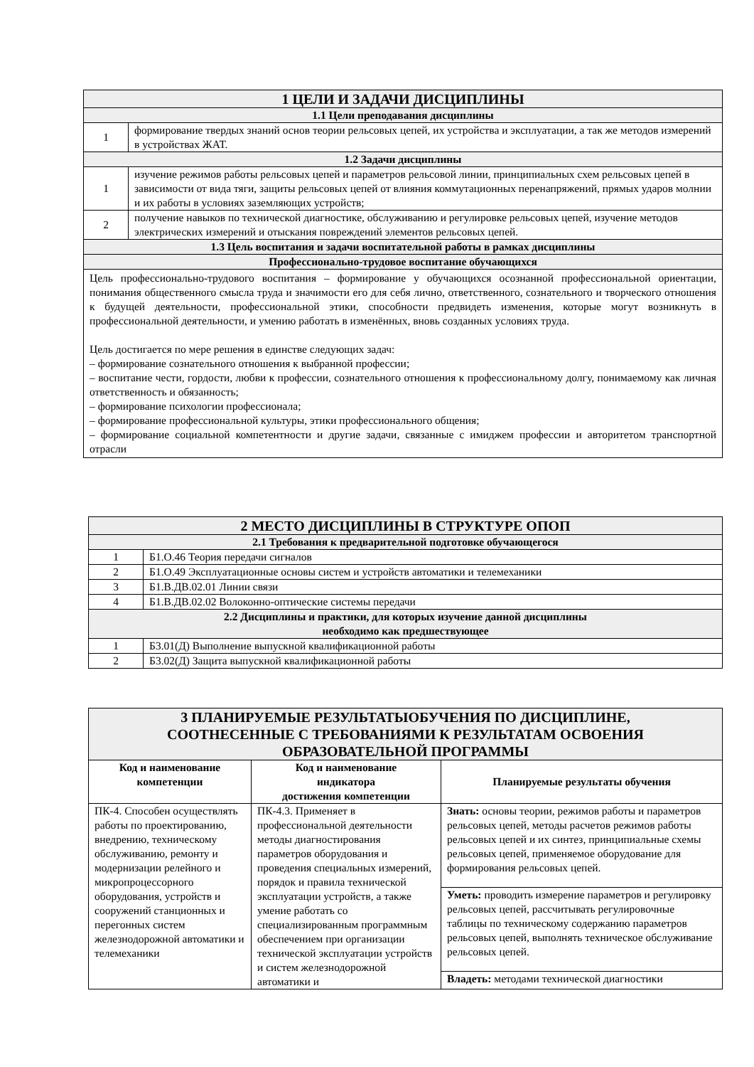| 1 ЦЕЛИ И ЗАДАЧИ ДИСЦИПЛИНЫ | |
| --- | --- |
| 1.1 Цели преподавания дисциплины | |
| 1 | формирование твердых знаний основ теории рельсовых цепей, их устройства и эксплуатации, а так же методов измерений в устройствах ЖАТ. |
| 1.2 Задачи дисциплины | |
| 1 | изучение режимов работы рельсовых цепей и параметров рельсовой линии, принципиальных схем рельсовых цепей в зависимости от вида тяги, защиты рельсовых цепей от влияния коммутационных перенапряжений, прямых ударов молнии и их работы в условиях заземляющих устройств; |
| 2 | получение навыков по технической диагностике, обслуживанию и регулировке рельсовых цепей, изучение методов электрических измерений и отыскания повреждений элементов рельсовых цепей. |
| 1.3 Цель воспитания и задачи воспитательной работы в рамках дисциплины | |
| Профессионально-трудовое воспитание обучающихся | |
| Цель профессионально-трудового воспитания – формирование у обучающихся осознанной профессиональной ориентации, понимания общественного смысла труда и значимости его для себя лично, ответственного, сознательного и творческого отношения к будущей деятельности, профессиональной этики, способности предвидеть изменения, которые могут возникнуть в профессиональной деятельности, и умению работать в изменённых, вновь созданных условиях труда. Цель достигается по мере решения в единстве следующих задач: – формирование сознательного отношения к выбранной профессии; – воспитание чести, гордости, любви к профессии, сознательного отношения к профессиональному долгу, понимаемому как личная ответственность и обязанность; – формирование психологии профессионала; – формирование профессиональной культуры, этики профессионального общения; – формирование социальной компетентности и другие задачи, связанные с имиджем профессии и авторитетом транспортной отрасли | |
| 2 МЕСТО ДИСЦИПЛИНЫ В СТРУКТУРЕ ОПОП | |
| --- | --- |
| 2.1 Требования к предварительной подготовке обучающегося | |
| 1 | Б1.О.46 Теория передачи сигналов |
| 2 | Б1.О.49 Эксплуатационные основы систем и устройств автоматики и телемеханики |
| 3 | Б1.В.ДВ.02.01 Линии связи |
| 4 | Б1.В.ДВ.02.02 Волоконно-оптические системы передачи |
| 2.2 Дисциплины и практики, для которых изучение данной дисциплины необходимо как предшествующее | |
| 1 | Б3.01(Д) Выполнение выпускной квалификационной работы |
| 2 | Б3.02(Д) Защита выпускной квалификационной работы |
| 3 ПЛАНИРУЕМЫЕ РЕЗУЛЬТАТЫОБУЧЕНИЯ ПО ДИСЦИПЛИНЕ, СООТНЕСЕННЫЕ С ТРЕБОВАНИЯМИ К РЕЗУЛЬТАТАМ ОСВОЕНИЯ ОБРАЗОВАТЕЛЬНОЙ ПРОГРАММЫ | | |
| --- | --- | --- |
| Код и наименование компетенции | Код и наименование индикатора достижения компетенции | Планируемые результаты обучения |
| ПК-4. Способен осуществлять работы по проектированию, внедрению, техническому обслуживанию, ремонту и модернизации релейного и микропроцессорного оборудования, устройств и сооружений станционных и перегонных систем железнодорожной автоматики и телемеханики | ПК-4.3. Применяет в профессиональной деятельности методы диагностирования параметров оборудования и проведения специальных измерений, порядок и правила технической эксплуатации устройств, а также умение работать со специализированным программным обеспечением при организации технической эксплуатации устройств и систем железнодорожной автоматики и | Знать: основы теории, режимов работы и параметров рельсовых цепей, методы расчетов режимов работы рельсовых цепей и их синтез, принципиальные схемы рельсовых цепей, применяемое оборудование для формирования рельсовых цепей. |
| | | Уметь: проводить измерение параметров и регулировку рельсовых цепей, рассчитывать регулировочные таблицы по техническому содержанию параметров рельсовых цепей, выполнять техническое обслуживание рельсовых цепей. |
| | | Владеть: методами технической диагностики |